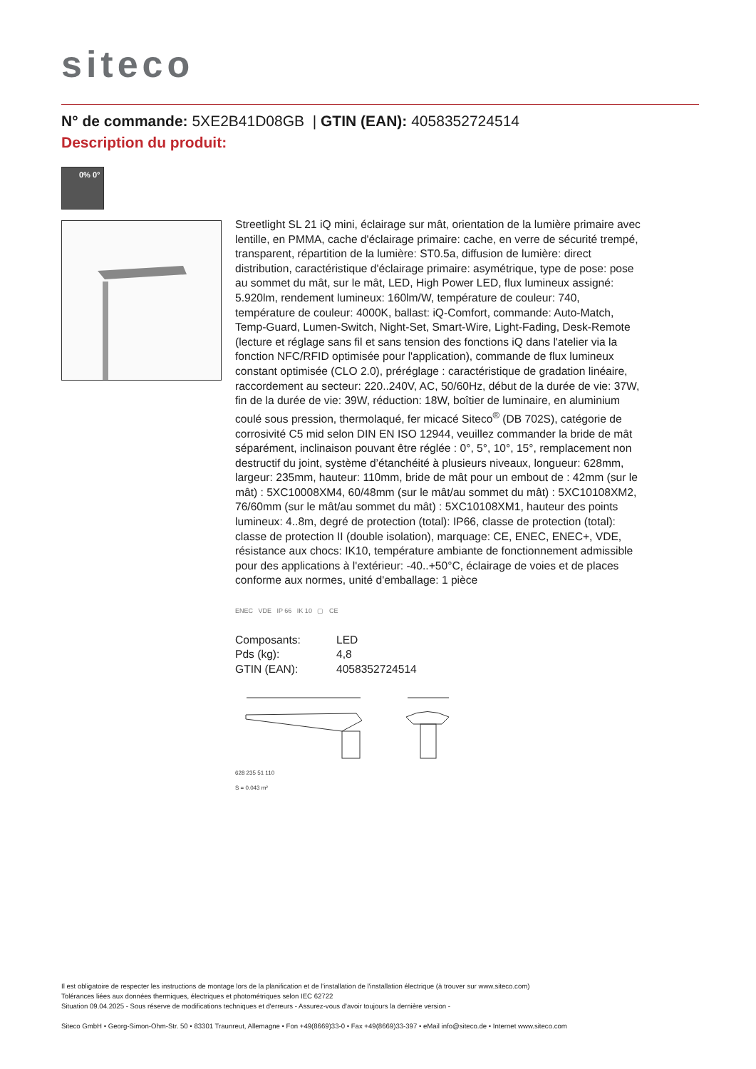siteco
N° de commande: 5XE2B41D08GB | GTIN (EAN): 4058352724514
Description du produit:
0% 0°
Streetlight SL 21 iQ mini, éclairage sur mât, orientation de la lumière primaire avec lentille, en PMMA, cache d'éclairage primaire: cache, en verre de sécurité trempé, transparent, répartition de la lumière: ST0.5a, diffusion de lumière: direct distribution, caractéristique d'éclairage primaire: asymétrique, type de pose: pose au sommet du mât, sur le mât, LED, High Power LED, flux lumineux assigné: 5.920lm, rendement lumineux: 160lm/W, température de couleur: 740, température de couleur: 4000K, ballast: iQ-Comfort, commande: Auto-Match, Temp-Guard, Lumen-Switch, Night-Set, Smart-Wire, Light-Fading, Desk-Remote (lecture et réglage sans fil et sans tension des fonctions iQ dans l'atelier via la fonction NFC/RFID optimisée pour l'application), commande de flux lumineux constant optimisée (CLO 2.0), préréglage : caractéristique de gradation linéaire, raccordement au secteur: 220..240V, AC, 50/60Hz, début de la durée de vie: 37W, fin de la durée de vie: 39W, réduction: 18W, boîtier de luminaire, en aluminium coulé sous pression, thermolaqué, fer micacé Siteco<sup>®</sup> (DB 702S), catégorie de corrosivité C5 mid selon DIN EN ISO 12944, veuillez commander la bride de mât séparément, inclinaison pouvant être réglée : 0°, 5°, 10°, 15°, remplacement non destructif du joint, système d’étanchéité à plusieurs niveaux, longueur: 628mm, largeur: 235mm, hauteur: 110mm, bride de mât pour un embout de : 42mm (sur le mât) : 5XC10008XM4, 60/48mm (sur le mât/au sommet du mât) : 5XC10108XM2, 76/60mm (sur le mât/au sommet du mât) : 5XC10108XM1, hauteur des points lumineux: 4..8m, degré de protection (total): IP66, classe de protection (total): classe de protection II (double isolation), marquage: CE, ENEC, ENEC+, VDE, résistance aux chocs: IK10, température ambiante de fonctionnement admissible pour des applications à l'extérieur: -40..+50°C, éclairage de voies et de places conforme aux normes, unité d'emballage: 1 pièce
ENEC VDE IP 66 IK 10 ▢ CE
| Composants: | LED |
| Pds (kg): | 4,8 |
| GTIN (EAN): | 4058352724514 |
628 235 51 110
S = 0.043 m²
Il est obligatoire de respecter les instructions de montage lors de la planification et de l'installation de l'installation électrique (à trouver sur www.siteco.com)
Tolérances liées aux données thermiques, électriques et photométriques selon IEC 62722
Situation 09.04.2025 - Sous réserve de modifications techniques et d'erreurs - Assurez-vous d'avoir toujours la dernière version -
Siteco GmbH • Georg-Simon-Ohm-Str. 50 • 83301 Traunreut, Allemagne • Fon +49(8669)33-0 • Fax +49(8669)33-397 • eMail info@siteco.de • Internet www.siteco.com